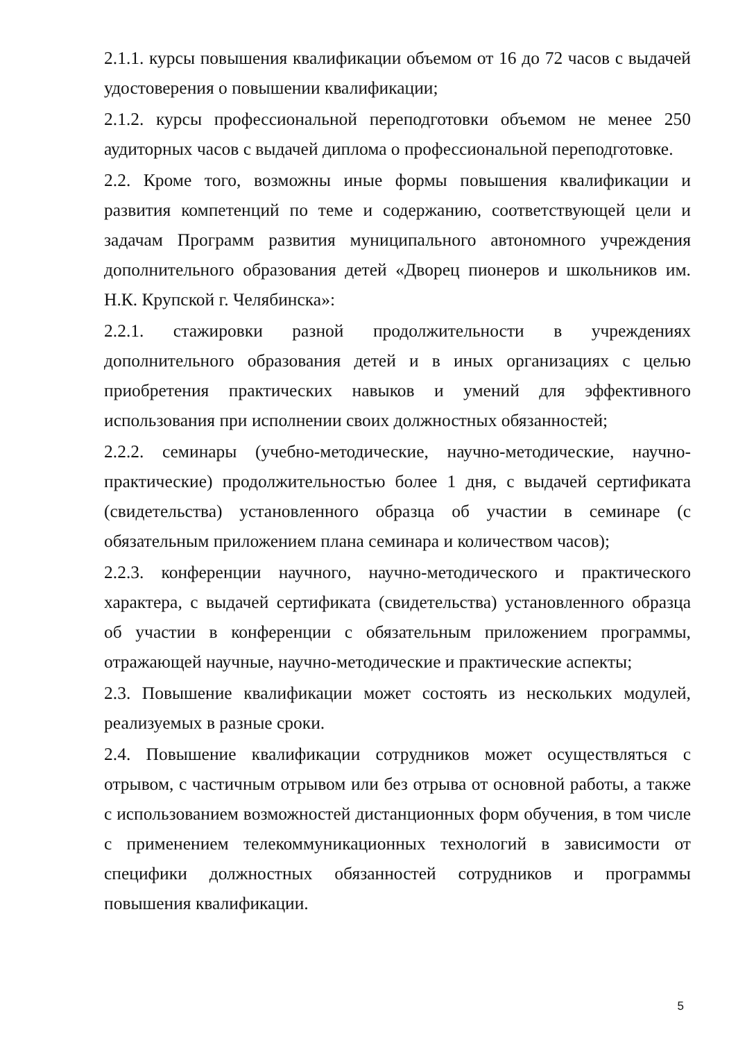2.1.1. курсы повышения квалификации объемом от 16 до 72 часов с выдачей удостоверения о повышении квалификации;
2.1.2. курсы профессиональной переподготовки объемом не менее 250 аудиторных часов с выдачей диплома о профессиональной переподготовке.
2.2. Кроме того, возможны иные формы повышения квалификации и развития компетенций по теме и содержанию, соответствующей цели и задачам Программ развития муниципального автономного учреждения дополнительного образования детей «Дворец пионеров и школьников им. Н.К. Крупской г. Челябинска»:
2.2.1. стажировки разной продолжительности в учреждениях дополнительного образования детей и в иных организациях с целью приобретения практических навыков и умений для эффективного использования при исполнении своих должностных обязанностей;
2.2.2. семинары (учебно-методические, научно-методические, научно-практические) продолжительностью более 1 дня, с выдачей сертификата (свидетельства) установленного образца об участии в семинаре (с обязательным приложением плана семинара и количеством часов);
2.2.3. конференции научного, научно-методического и практического характера, с выдачей сертификата (свидетельства) установленного образца об участии в конференции с обязательным приложением программы, отражающей научные, научно-методические и практические аспекты;
2.3. Повышение квалификации может состоять из нескольких модулей, реализуемых в разные сроки.
2.4. Повышение квалификации сотрудников может осуществляться с отрывом, с частичным отрывом или без отрыва от основной работы, а также с использованием возможностей дистанционных форм обучения, в том числе с применением телекоммуникационных технологий в зависимости от специфики должностных обязанностей сотрудников и программы повышения квалификации.
5